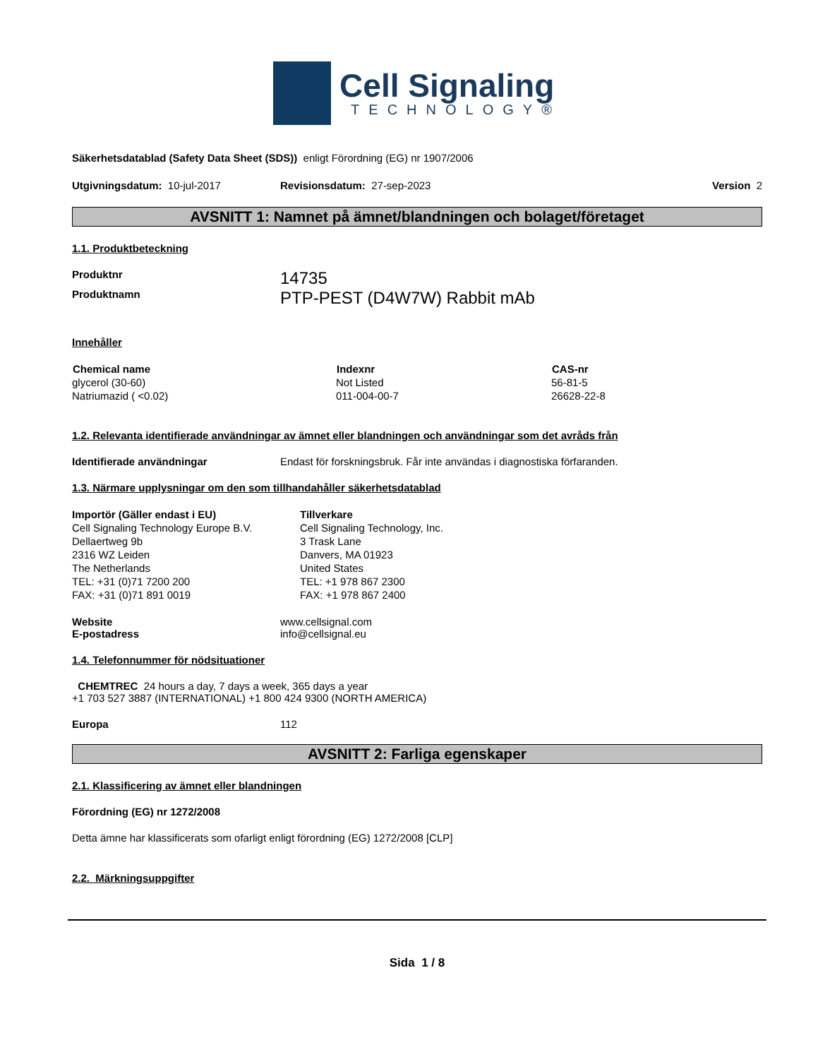Cell Signaling
TECHNOLOGY®
Säkerhetsdatablad (Safety Data Sheet (SDS)) enligt Förordning (EG) nr 1907/2006
Utgivningsdatum: 10-jul-2017 Revisionsdatum: 27-sep-2023 Version 2
AVSNITT 1: Namnet på ämnet/blandningen och bolaget/företaget
1.1. Produktbeteckning
Produktnr 14735
Produktnamn PTP-PEST (D4W7W) Rabbit mAb
Innehåller
| Chemical name | Indexnr | CAS-nr |
| --- | --- | --- |
| glycerol (30-60) | Not Listed | 56-81-5 |
| Natriumazid ( <0.02) | 011-004-00-7 | 26628-22-8 |
1.2. Relevanta identifierade användningar av ämnet eller blandningen och användningar som det avråds från
Identifierade användningar Endast för forskningsbruk. Får inte användas i diagnostiska förfaranden.
1.3. Närmare upplysningar om den som tillhandahåller säkerhetsdatablad
Importör (Gäller endast i EU)
Cell Signaling Technology Europe B.V.
Dellaertweg 9b
2316 WZ Leiden
The Netherlands
TEL: +31 (0)71 7200 200
FAX: +31 (0)71 891 0019
Tillverkare
Cell Signaling Technology, Inc.
3 Trask Lane
Danvers, MA 01923
United States
TEL: +1 978 867 2300
FAX: +1 978 867 2400
Website www.cellsignal.com
E-postadress info@cellsignal.eu
1.4. Telefonnummer för nödsituationer
CHEMTREC 24 hours a day, 7 days a week, 365 days a year
+1 703 527 3887 (INTERNATIONAL) +1 800 424 9300 (NORTH AMERICA)
Europa 112
AVSNITT 2: Farliga egenskaper
2.1. Klassificering av ämnet eller blandningen
Förordning (EG) nr 1272/2008
Detta ämne har klassificerats som ofarligt enligt förordning (EG) 1272/2008 [CLP]
2.2. Märkningsuppgifter
Sida 1 / 8